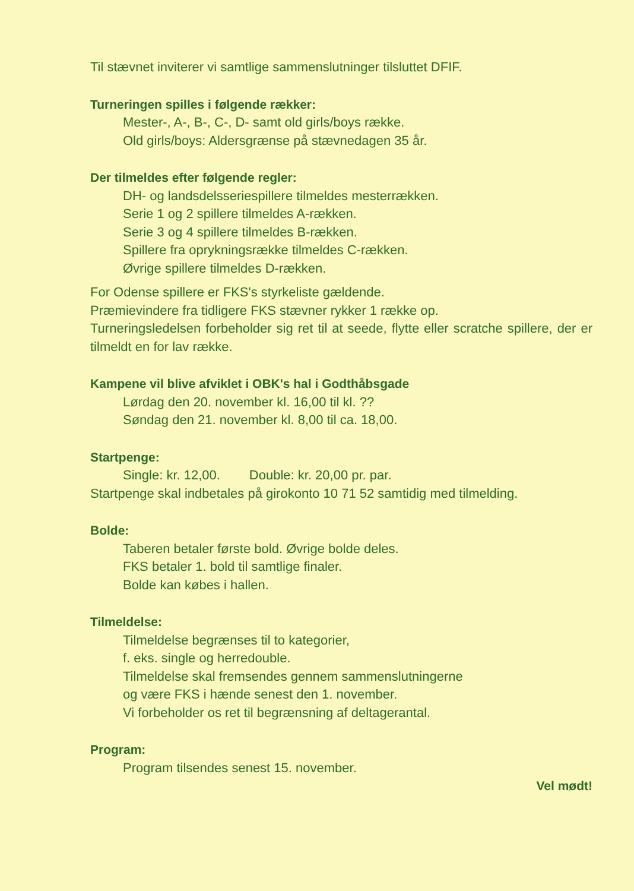Til stævnet inviterer vi samtlige sammenslutninger tilsluttet DFIF.
Turneringen spilles i følgende rækker:
Mester-, A-, B-, C-, D- samt old girls/boys række.
Old girls/boys: Aldersgrænse på stævnedagen 35 år.
Der tilmeldes efter følgende regler:
DH- og landsdelsseriespillere tilmeldes mesterrækken.
Serie 1 og 2 spillere tilmeldes A-rækken.
Serie 3 og 4 spillere tilmeldes B-rækken.
Spillere fra oprykningsrække tilmeldes C-rækken.
Øvrige spillere tilmeldes D-rækken.
For Odense spillere er FKS's styrkeliste gældende.
Præmievindere fra tidligere FKS stævner rykker 1 række op.
Turneringsledelsen forbeholder sig ret til at seede, flytte eller scratche spillere, der er tilmeldt en for lav række.
Kampene vil blive afviklet i OBK's hal i Godthåbsgade
Lørdag den 20. november kl. 16,00 til kl. ??
Søndag den 21. november kl. 8,00 til ca. 18,00.
Startpenge:
Single: kr. 12,00. Double: kr. 20,00 pr. par.
Startpenge skal indbetales på girokonto 10 71 52 samtidig med tilmelding.
Bolde:
Taberen betaler første bold. Øvrige bolde deles.
FKS betaler 1. bold til samtlige finaler.
Bolde kan købes i hallen.
Tilmeldelse:
Tilmeldelse begrænses til to kategorier,
f. eks. single og herredouble.
Tilmeldelse skal fremsendes gennem sammenslutningerne
og være FKS i hænde senest den 1. november.
Vi forbeholder os ret til begrænsning af deltagerantal.
Program:
Program tilsendes senest 15. november.
Vel mødt!